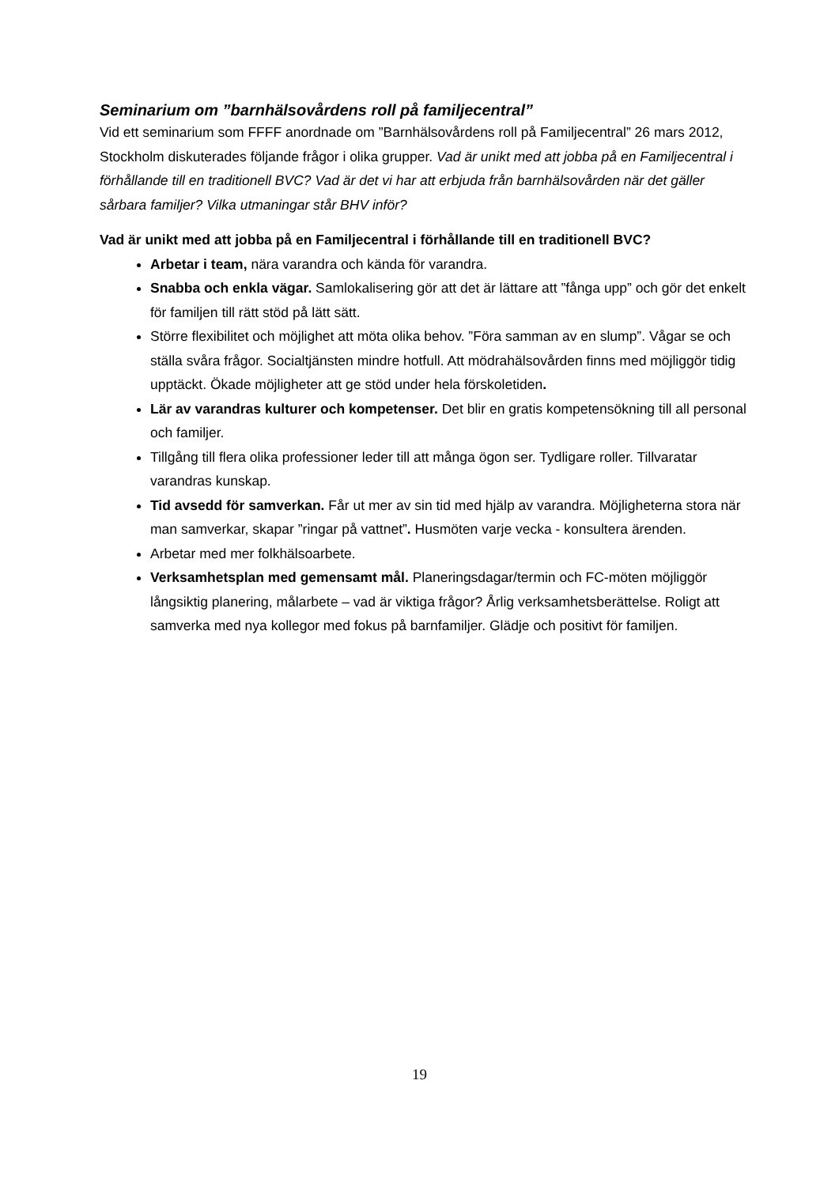Seminarium om ”barnhälsovårdens roll på familjecentral”
Vid ett seminarium som FFFF anordnade om ”Barnhälsovårdens roll på Familjecentral” 26 mars 2012, Stockholm diskuterades följande frågor i olika grupper. Vad är unikt med att jobba på en Familjecentral i förhållande till en traditionell BVC? Vad är det vi har att erbjuda från barnhälsovården när det gäller sårbara familjer? Vilka utmaningar står BHV inför?
Vad är unikt med att jobba på en Familjecentral i förhållande till en traditionell BVC?
Arbetar i team, nära varandra och kända för varandra.
Snabba och enkla vägar. Samlokalisering gör att det är lättare att ”fånga upp” och gör det enkelt för familjen till rätt stöd på lätt sätt.
Större flexibilitet och möjlighet att möta olika behov. ”Föra samman av en slump”. Vågar se och ställa svåra frågor. Socialtjänsten mindre hotfull. Att mödrahälsovården finns med möjliggör tidig upptäckt. Ökade möjligheter att ge stöd under hela förskoletiden.
Lär av varandras kulturer och kompetenser. Det blir en gratis kompetensökning till all personal och familjer.
Tillgång till flera olika professioner leder till att många ögon ser. Tydligare roller. Tillvaratar varandras kunskap.
Tid avsedd för samverkan. Får ut mer av sin tid med hjälp av varandra. Möjligheterna stora när man samverkar, skapar ”ringar på vattnet”. Husmöten varje vecka - konsultera ärenden.
Arbetar med mer folkhälsoarbete.
Verksamhetsplan med gemensamt mål. Planeringsdagar/termin och FC-möten möjliggör långsiktig planering, målarbete – vad är viktiga frågor? Årlig verksamhetsberättelse. Roligt att samverka med nya kollegor med fokus på barnfamiljer. Glädje och positivt för familjen.
19